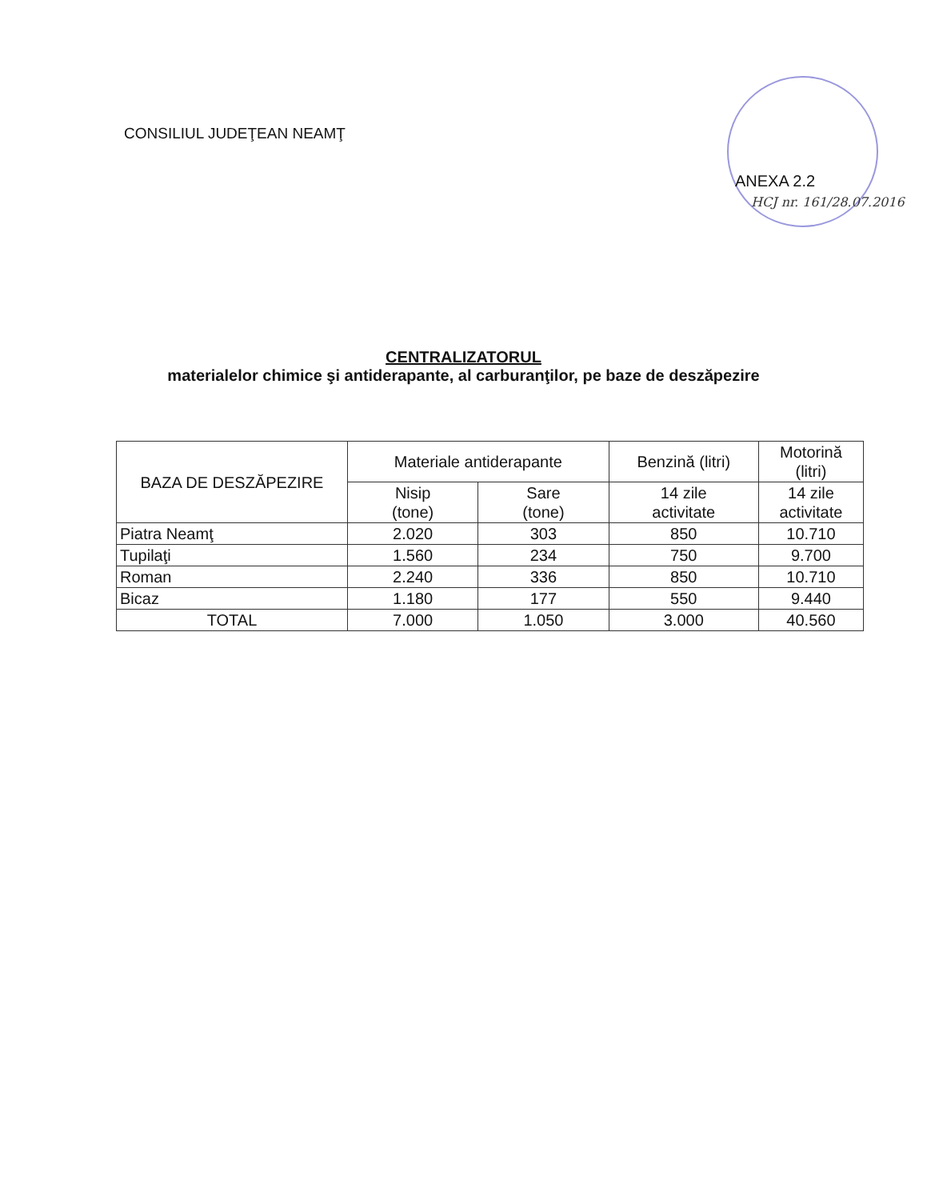CONSILIUL JUDEŢEAN NEAMŢ
ANEXA 2.2
HCJ nr. 161/28.07.2016
CENTRALIZATORUL
materialelor chimice şi antiderapante, al carburanţilor, pe baze de deszăpezire
| BAZA DE DESZĂPEZIRE | Materiale antiderapante | | Benzină (litri) | Motorină (litri) |
| --- | --- | --- | --- | --- |
| | Nisip (tone) | Sare (tone) | 14 zile activitate | 14 zile activitate |
| Piatra Neamţ | 2.020 | 303 | 850 | 10.710 |
| Tupilaţi | 1.560 | 234 | 750 | 9.700 |
| Roman | 2.240 | 336 | 850 | 10.710 |
| Bicaz | 1.180 | 177 | 550 | 9.440 |
| TOTAL | 7.000 | 1.050 | 3.000 | 40.560 |